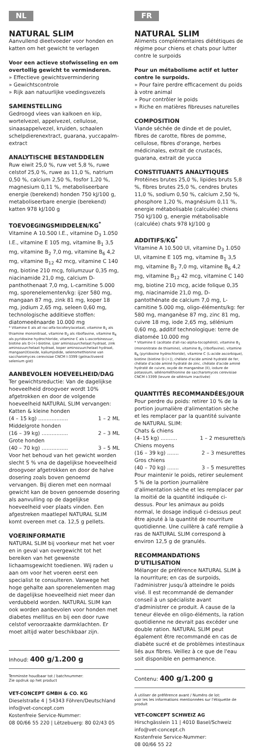NL
NATURAL SLIM
Aanvullend dieetvoeder voor honden en katten om het gewicht te verlagen
Voor een actieve stofwisseling en om overtollig gewicht te verminderen.
» Effectieve gewichtsvermindering
» Gewichtscontrole
» Rijk aan natuurlijke voedingsvezels
SAMENSTELLING
Gedroogd vlees van kalkoen en kip, wortelvezel, appelvezel, cellulose, sinaasappelvezel, kruiden, schaalen schelpdierenextract, guarana, yuccapalm-extract
ANALYTISCHE BESTANDDELEN
Ruw eiwit 25,0 %, ruw vet 5,8 %, ruwe celstof 25,0 %, ruwe as 11,0 %, natrium 0,50 %, calcium 2,50 %, fosfor 1,20 %, magnesium 0,11 %, metaboliseerbare energie (berekend) honden 750 kJ/100 g, metaboliseerbare energie (berekend) katten 978 kJ/100 g
TOEVOEGINGSMIDDELEN/KG<sup>*</sup>
Vitamine A 10.500 I.E., vitamine D<sub>3</sub> 1.050 I.E., vitamine E 105 mg, vitamine B<sub>1</sub> 3,5 mg, vitamine B<sub>2</sub> 7,0 mg, vitamine B<sub>6</sub> 4,2 mg, vitamine B<sub>12</sub> 42 mcg, vitamine C 140 mg, biotine 210 mcg, foliumzuur 0,35 mg, niacinamide 21,0 mg, calcium D-panthothenaat 7,0 mg, L-carnitine 5.000 mg, sporenelementen/kg: ijzer 580 mg, mangaan 87 mg, zink 81 mg, koper 18 mg, jodium 2,65 mg, seleen 0,60 mg, technologische additieve stoffen: diatomeeënaarde 10.000 mg
* Vitamine E als all rac-alfa-tocoferylacetaat, vitamine B<sub>1</sub> als thiamine mononitraat, vitamine B<sub>2</sub> als riboflavine, vitamine B<sub>6</sub> als pyridoxine hydrochloride, vitamine C als L-ascorbinezuur, biotine als D-(+)-biotine, ijzer aminozuurchelaat hydraat, zink aminozuurchelaat hydraat, koper aminozuurchelaat hydraat, mangaan(II)oxide, kaliumjodide, selenomethionine van saccharomyces cerevisiae CNCM I-3399 (geïnactiveerd selenium gist)
AANBEVOLEN HOEVEELHEID/DAG
Ter gewichtsreductie: Van de dagelijkse hoeveelheid droogvoer wordt 10% afgetrokken en door de volgende hoeveelheid NATURAL SLIM vervangen:
Katten & kleine honden
(4 – 15 kg) .................. 1 – 2 ML
Middelgrote honden
(16 – 39 kg) ................ 2 – 3 ML
Grote honden
(40 – 70 kg) ................ 3 – 5 ML
Voor het behoud van het gewicht worden slecht 5 % vna de dagelijkse hoeveelheid droogvoer afgetrokken en door de halve dosering zoals boven genoemd vervangen. Bij dieren met een normaal gewicht kan de boven genoemde dosering als aanvulling op de dagelijkse hoeveelheid voer plaats vinden. Een afgestreken maatlepel NATURAL SLIM komt overeen met ca. 12,5 g pellets.
VOERINFORMATIE
NATURAL SLIM bij voorkeur met het voer en in geval van overgewicht tot het bereiken van het gewenste lichaamsgewicht toedienen. Wij raden u aan om voor het voeren eerst een specialist te consulteren. Vanwege het hoge gehalte aan sporenelementen mag de dagelijkse hoeveelheid niet meer dan verdubbeld worden. NATURAL SLIM kan ook worden aanbevolen voor honden met diabetes mellitus en bij een door ruwe celstof veroorzaakte darmklachten. Er moet altijd water beschikbaar zijn.
Inhoud: 400 g/1.200 g
Tenminste houdbaar tot / batchnummer:
Zie opdruk op het product
VET-CONCEPT GMBH & CO. KG
Dieselstraße 4 | 54343 Föhren/Deutschland
info@vet-concept.com
Kostenfreie Service-Nummer:
08 00/66 55 220 | Lëtzebuerg: 80 02/43 05
FR
NATURAL SLIM
Aliments complémentaires diététiques de régime pour chiens et chats pour lutter contre le surpoids
Pour un métabolisme actif et lutter contre le surpoids.
» Pour faire perdre efficacement du poids à votre animal
» Pour contrôler le poids
» Riche en matières fibreuses naturelles
COMPOSITION
Viande séchée de dinde et de poulet, fibres de carotte, fibres de pomme, cellulose, fibres d'orange, herbes médicinales, extrait de crustacés, guarana, extrait de yucca
CONSTITUANTS ANALYTIQUES
Protéines brutes 25,0 %, lipides bruts 5,8 %, fibres brutes 25,0 %, cendres brutes 11,0 %, sodium 0,50 %, calcium 2,50 %, phosphore 1,20 %, magnésium 0,11 %, energie métabolisable (calculée) chiens 750 kJ/100 g, energie métabolisable (calculée) chats 978 kJ/100 g
ADDITIFS/KG<sup>*</sup>
Vitamine A 10.500 UI, vitamine D<sub>3</sub> 1.050 UI, vitamine E 105 mg, vitamine B<sub>1</sub> 3,5 mg, vitamine B<sub>2</sub> 7,0 mg, vitamine B<sub>6</sub> 4,2 mg, vitamine B<sub>12</sub> 42 mcg, vitamine C 140 mg, biotine 210 mcg, acide folique 0,35 mg, niacinamide 21,0 mg, D-pantothénate de calcium 7,0 mg, L-carnitine 5.000 mg, oligo-éléments/kg: fer 580 mg, manganèse 87 mg, zinc 81 mg, cuivre 18 mg, iode 2,65 mg, sélénium 0,60 mg, additif technologique: terre de diatomée 10.000 mg
* Vitamine E (acétate d'all-rac-alpha-tocophérol), vitamine B<sub>1</sub> (mononitrate de thiamine), vitamine B<sub>2</sub> (riboflavine), vitamine B<sub>6</sub> (pyridoxine hydrochloride), vitamine C (L-acide ascorbique), biotine (biotine D-(+)), chélate d'acide aminé hydraté de fer, chélate d'acide aminé hydraté de zinc, chélate d'acide aminé hydraté de cuivre, oxyde de manganèse (II), iodure de potassium, sélénométhionine de saccharomyces cerevisiae CNCM I-3399 (levure de sélénium inactivée)
QUANTITÉS RECOMMANDÉES/JOUR
Pour perdre du poids: retirer 10 % de la portion journalière d'alimentation sèche et les remplacer par la quantité suivante de NATURAL SLIM:
Chats & chiens
(4–15 kg) .......... 1 – 2 mesurette/s
Chiens moyens
(16 – 39 kg) ....... 2 – 3 mesurettes
Gros chiens
(40 – 70 kg) ....... 3 – 5 mesurettes
Pour maintenir le poids, retirer seulement 5 % de la portion journalière d'alimentation sèche et les remplacer par la moitié de la quantité indiquée ci-dessus. Pour les animaux au poids normal, le dosage indiqué ci-dessus peut être ajouté à la quantité de nourriture quotidienne. Une cuillère à café remplie à ras de NATURAL SLIM correspond à environ 12,5 g de granulés.
RECOMMANDATIONS D'UTILISATION
Mélanger de préférence NATURAL SLIM à la nourriture; en cas de surpoids, l'administrer jusqu'à atteindre le poids visé. Il est recommandé de demander conseil à un spécialiste avant d'administrer ce produit. À cause de la teneur élevée en oligo-éléments, la ration quotidienne ne devrait pas excéder une double ration. NATURAL SLIM peut également être recommandé en cas de diabète sucré et de problèmes intestinaux liés aux fibres. Veillez à ce que de l'eau soit disponible en permanence.
Contenu: 400 g/1.200 g
À utiliser de préférence avant / Numéro de lot:
voir les les informations mentionnées sur l'étiquette de produit
VET-CONCEPT SCHWEIZ AG
Hirschgässlein 11 | 4010 Basel/Schweiz
info@vet-concept.ch
Kostenfreie Service-Nummer:
08 00/66 55 22